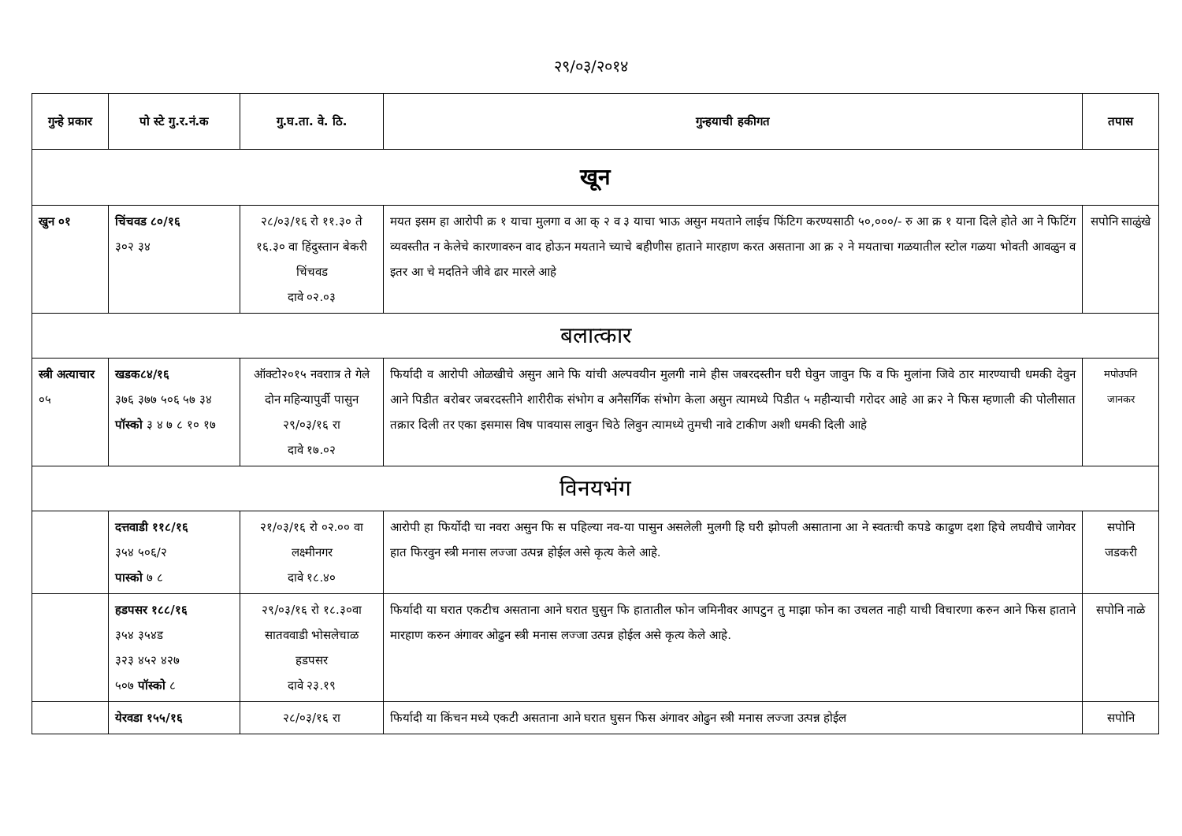२९/०३/२०१४
| गुन्हे प्रकार | पो स्टे गु.र.नं.क | गु.घ.ता. वे. ठि. | गुन्हयाची हकीगत | तपास |
| --- | --- | --- | --- | --- |
| खून | | | | |
| खुन ०१ | चिंचवड ८०/१६ ३०२ ३४ | २८/०३/१६ रो ११.३० ते १६.३० वा हिंदुस्तान बेकरी चिंचवड दावे ०२.०३ | मयत इसम हा आरोपी क्र १ याचा मुलगा व आ क् २ व ३ याचा भाऊ असुन मयताने लाईच फिंटिग करण्यसाठी ५०,०००/- रु आ क्र १ याना दिले होते आ ने फिटिंग व्यवस्तीत न केलेचे कारणावरुन वाद होऊन मयताने च्याचे बहीणीस हाताने मारहाण करत असताना आ क्र २ ने मयताचा गळयातील स्टोल गळया भोवती आवळुन व इतर आ चे मदतिने जीवे ढार मारले आहे | सपोनि साळुंखे |
| बलात्कार | | | | |
| स्त्री अत्याचार ०५ | खडक८४/१६ ३७६ ३७७ ५०६ ५७ ३४ पॉस्को ३ ४ ७ ८ १० १७ | ऑक्टो२०१५ नवराात्र ते गेले दोन महिन्यापुर्वी पासुन २९/०३/१६ रा दावे १७.०२ | फिर्यादी व आरोपी ओळखीचे असुन आने फि यांची अल्पवयीन मुलगी नामे हीस जबरदस्तीन घरी घेवुन जावुन फि व फि मुलांना जिवे ठार मारण्याची धमकी देवुन आने पिडीत बरोबर जबरदस्तीने शारीरीक संभोग व अनैसर्गिक संभोग केला असुन त्यामध्ये पिडीत ५ महीन्याची गरोदर आहे आ क्र२ ने फिस म्हणाली की पोलीसात तक्रार दिली तर एका इसमास विष पावयास लावुन चिठे लिवुन त्यामध्ये तुमची नावे टाकीण अशी धमकी दिली आहे | मपोउपनि जानकर |
| विनयभंग | | | | |
| | दत्तवाडी ११८/१६ ३५४ ५०६/२ पास्को ७ ८ | २१/०३/१६ रो ०२.०० वा लक्ष्मीनगर दावे १८.४० | आरोपी हा फिर्योदी चा नवरा असुन फि स पहिल्या नव-या पासुन असलेली मुलगी हि घरी झोपली असाताना आ ने स्वतःची कपडे काढुण दशा हिचे लघवीचे जागेवर हात फिरवुन स्त्री मनास लज्जा उत्पन्न होईल असे कृत्य केले आहे. | सपोनि जडकरी |
| | हडपसर १८८/१६ ३५४ ३५४ड ३२३ ४५२ ४२७ ५०७ पॉस्को ८ | २९/०३/१६ रो १८.३०वा सातववाडी भोसलेचाळ हडपसर दावे २३.१९ | फिर्यादी या घरात एकटीच असताना आने घरात घुसुन फि हातातील फोन जमिनीवर आपटुन तु माझा फोन का उचलत नाही याची विचारणा करुन आने फिस हाताने मारहाण करुन अंगावर ओढुन स्त्री मनास लज्जा उत्पन्न होईल असे कृत्य केले आहे. | सपोनि नाळे |
| | येरवडा १५५/१६ | २८/०३/१६ रा | फिर्यादी या किंचन मध्ये एकटी असताना आने घरात घुसन फिस अंगावर ओढुन स्त्री मनास लज्जा उत्पन्न होईल | सपोनि |